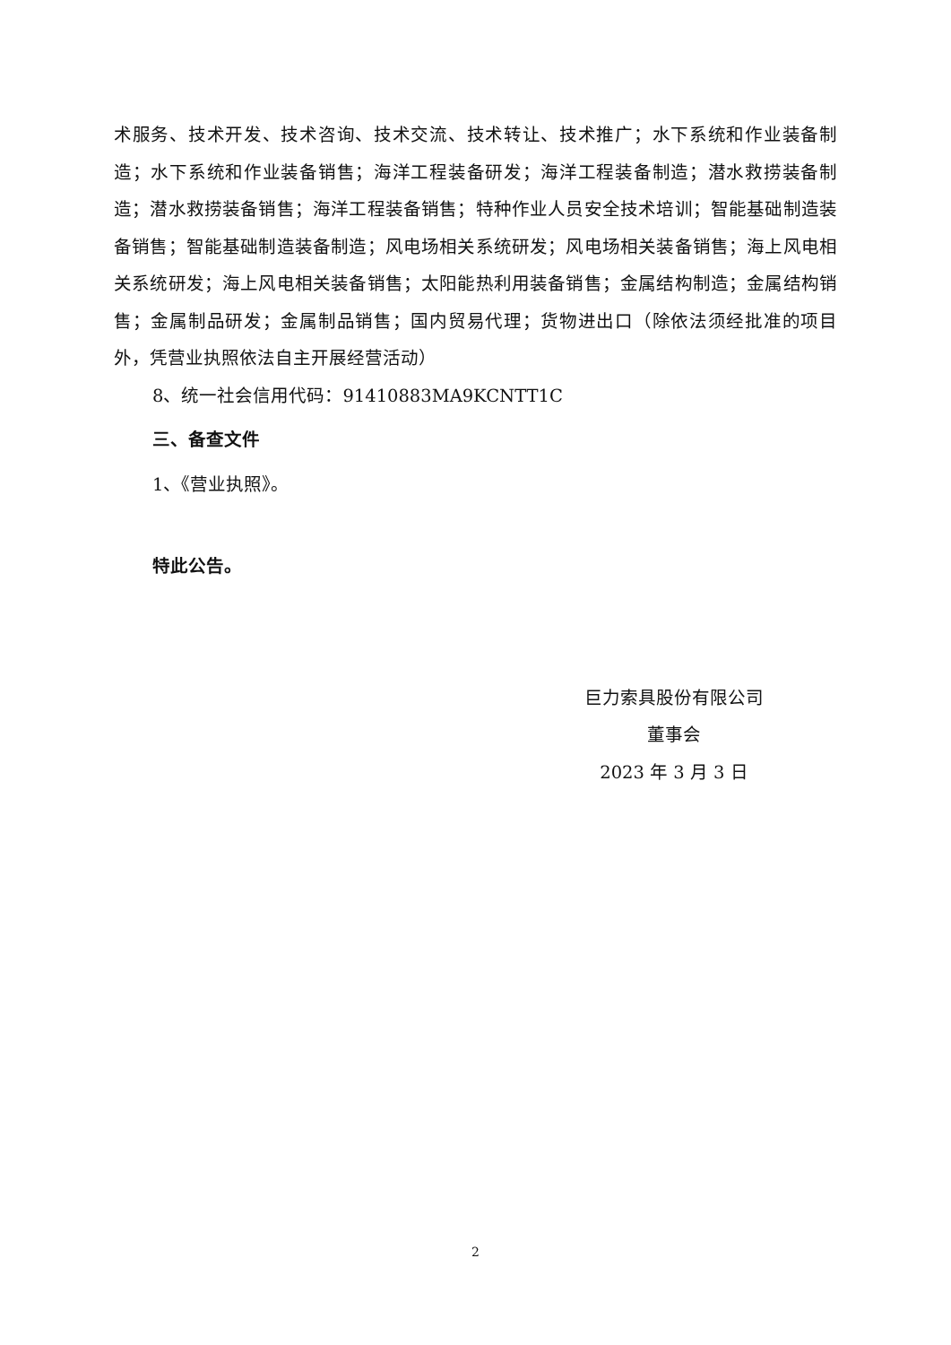术服务、技术开发、技术咨询、技术交流、技术转让、技术推广；水下系统和作业装备制造；水下系统和作业装备销售；海洋工程装备研发；海洋工程装备制造；潜水救捞装备制造；潜水救捞装备销售；海洋工程装备销售；特种作业人员安全技术培训；智能基础制造装备销售；智能基础制造装备制造；风电场相关系统研发；风电场相关装备销售；海上风电相关系统研发；海上风电相关装备销售；太阳能热利用装备销售；金属结构制造；金属结构销售；金属制品研发；金属制品销售；国内贸易代理；货物进出口（除依法须经批准的项目外，凭营业执照依法自主开展经营活动）
8、统一社会信用代码：91410883MA9KCNTT1C
三、备查文件
1、《营业执照》。
特此公告。
巨力索具股份有限公司
董事会
2023 年 3 月 3 日
2